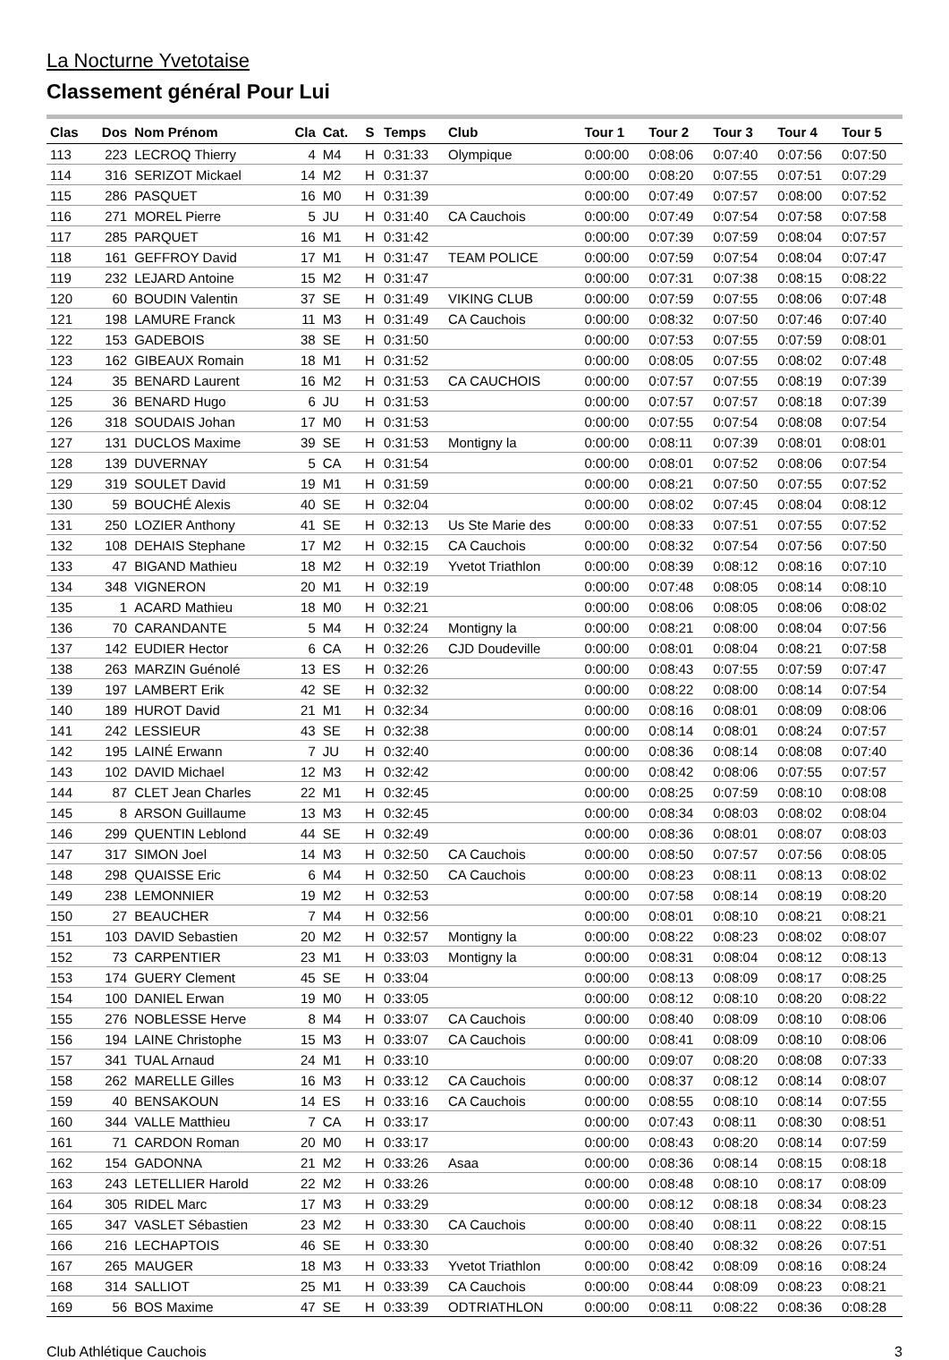La Nocturne Yvetotaise
Classement général Pour Lui
| Clas | Dos | Nom Prénom | Cla | Cat. | S | Temps | Club | Tour 1 | Tour 2 | Tour 3 | Tour 4 | Tour 5 |
| --- | --- | --- | --- | --- | --- | --- | --- | --- | --- | --- | --- | --- |
| 113 | 223 | LECROQ Thierry | 4 | M4 | H | 0:31:33 | Olympique | 0:00:00 | 0:08:06 | 0:07:40 | 0:07:56 | 0:07:50 |
| 114 | 316 | SERIZOT Mickael | 14 | M2 | H | 0:31:37 | | 0:00:00 | 0:08:20 | 0:07:55 | 0:07:51 | 0:07:29 |
| 115 | 286 | PASQUET | 16 | M0 | H | 0:31:39 | | 0:00:00 | 0:07:49 | 0:07:57 | 0:08:00 | 0:07:52 |
| 116 | 271 | MOREL Pierre | 5 | JU | H | 0:31:40 | CA Cauchois | 0:00:00 | 0:07:49 | 0:07:54 | 0:07:58 | 0:07:58 |
| 117 | 285 | PARQUET | 16 | M1 | H | 0:31:42 | | 0:00:00 | 0:07:39 | 0:07:59 | 0:08:04 | 0:07:57 |
| 118 | 161 | GEFFROY David | 17 | M1 | H | 0:31:47 | TEAM POLICE | 0:00:00 | 0:07:59 | 0:07:54 | 0:08:04 | 0:07:47 |
| 119 | 232 | LEJARD Antoine | 15 | M2 | H | 0:31:47 | | 0:00:00 | 0:07:31 | 0:07:38 | 0:08:15 | 0:08:22 |
| 120 | 60 | BOUDIN Valentin | 37 | SE | H | 0:31:49 | VIKING CLUB | 0:00:00 | 0:07:59 | 0:07:55 | 0:08:06 | 0:07:48 |
| 121 | 198 | LAMURE Franck | 11 | M3 | H | 0:31:49 | CA Cauchois | 0:00:00 | 0:08:32 | 0:07:50 | 0:07:46 | 0:07:40 |
| 122 | 153 | GADEBOIS | 38 | SE | H | 0:31:50 | | 0:00:00 | 0:07:53 | 0:07:55 | 0:07:59 | 0:08:01 |
| 123 | 162 | GIBEAUX Romain | 18 | M1 | H | 0:31:52 | | 0:00:00 | 0:08:05 | 0:07:55 | 0:08:02 | 0:07:48 |
| 124 | 35 | BENARD Laurent | 16 | M2 | H | 0:31:53 | CA CAUCHOIS | 0:00:00 | 0:07:57 | 0:07:55 | 0:08:19 | 0:07:39 |
| 125 | 36 | BENARD Hugo | 6 | JU | H | 0:31:53 | | 0:00:00 | 0:07:57 | 0:07:57 | 0:08:18 | 0:07:39 |
| 126 | 318 | SOUDAIS Johan | 17 | M0 | H | 0:31:53 | | 0:00:00 | 0:07:55 | 0:07:54 | 0:08:08 | 0:07:54 |
| 127 | 131 | DUCLOS Maxime | 39 | SE | H | 0:31:53 | Montigny la | 0:00:00 | 0:08:11 | 0:07:39 | 0:08:01 | 0:08:01 |
| 128 | 139 | DUVERNAY | 5 | CA | H | 0:31:54 | | 0:00:00 | 0:08:01 | 0:07:52 | 0:08:06 | 0:07:54 |
| 129 | 319 | SOULET David | 19 | M1 | H | 0:31:59 | | 0:00:00 | 0:08:21 | 0:07:50 | 0:07:55 | 0:07:52 |
| 130 | 59 | BOUCHÉ Alexis | 40 | SE | H | 0:32:04 | | 0:00:00 | 0:08:02 | 0:07:45 | 0:08:04 | 0:08:12 |
| 131 | 250 | LOZIER Anthony | 41 | SE | H | 0:32:13 | Us Ste Marie des | 0:00:00 | 0:08:33 | 0:07:51 | 0:07:55 | 0:07:52 |
| 132 | 108 | DEHAIS Stephane | 17 | M2 | H | 0:32:15 | CA Cauchois | 0:00:00 | 0:08:32 | 0:07:54 | 0:07:56 | 0:07:50 |
| 133 | 47 | BIGAND Mathieu | 18 | M2 | H | 0:32:19 | Yvetot Triathlon | 0:00:00 | 0:08:39 | 0:08:12 | 0:08:16 | 0:07:10 |
| 134 | 348 | VIGNERON | 20 | M1 | H | 0:32:19 | | 0:00:00 | 0:07:48 | 0:08:05 | 0:08:14 | 0:08:10 |
| 135 | 1 | ACARD Mathieu | 18 | M0 | H | 0:32:21 | | 0:00:00 | 0:08:06 | 0:08:05 | 0:08:06 | 0:08:02 |
| 136 | 70 | CARANDANTE | 5 | M4 | H | 0:32:24 | Montigny la | 0:00:00 | 0:08:21 | 0:08:00 | 0:08:04 | 0:07:56 |
| 137 | 142 | EUDIER Hector | 6 | CA | H | 0:32:26 | CJD Doudeville | 0:00:00 | 0:08:01 | 0:08:04 | 0:08:21 | 0:07:58 |
| 138 | 263 | MARZIN Guénolé | 13 | ES | H | 0:32:26 | | 0:00:00 | 0:08:43 | 0:07:55 | 0:07:59 | 0:07:47 |
| 139 | 197 | LAMBERT Erik | 42 | SE | H | 0:32:32 | | 0:00:00 | 0:08:22 | 0:08:00 | 0:08:14 | 0:07:54 |
| 140 | 189 | HUROT David | 21 | M1 | H | 0:32:34 | | 0:00:00 | 0:08:16 | 0:08:01 | 0:08:09 | 0:08:06 |
| 141 | 242 | LESSIEUR | 43 | SE | H | 0:32:38 | | 0:00:00 | 0:08:14 | 0:08:01 | 0:08:24 | 0:07:57 |
| 142 | 195 | LAINÉ Erwann | 7 | JU | H | 0:32:40 | | 0:00:00 | 0:08:36 | 0:08:14 | 0:08:08 | 0:07:40 |
| 143 | 102 | DAVID Michael | 12 | M3 | H | 0:32:42 | | 0:00:00 | 0:08:42 | 0:08:06 | 0:07:55 | 0:07:57 |
| 144 | 87 | CLET Jean Charles | 22 | M1 | H | 0:32:45 | | 0:00:00 | 0:08:25 | 0:07:59 | 0:08:10 | 0:08:08 |
| 145 | 8 | ARSON Guillaume | 13 | M3 | H | 0:32:45 | | 0:00:00 | 0:08:34 | 0:08:03 | 0:08:02 | 0:08:04 |
| 146 | 299 | QUENTIN Leblond | 44 | SE | H | 0:32:49 | | 0:00:00 | 0:08:36 | 0:08:01 | 0:08:07 | 0:08:03 |
| 147 | 317 | SIMON Joel | 14 | M3 | H | 0:32:50 | CA Cauchois | 0:00:00 | 0:08:50 | 0:07:57 | 0:07:56 | 0:08:05 |
| 148 | 298 | QUAISSE Eric | 6 | M4 | H | 0:32:50 | CA Cauchois | 0:00:00 | 0:08:23 | 0:08:11 | 0:08:13 | 0:08:02 |
| 149 | 238 | LEMONNIER | 19 | M2 | H | 0:32:53 | | 0:00:00 | 0:07:58 | 0:08:14 | 0:08:19 | 0:08:20 |
| 150 | 27 | BEAUCHER | 7 | M4 | H | 0:32:56 | | 0:00:00 | 0:08:01 | 0:08:10 | 0:08:21 | 0:08:21 |
| 151 | 103 | DAVID Sebastien | 20 | M2 | H | 0:32:57 | Montigny la | 0:00:00 | 0:08:22 | 0:08:23 | 0:08:02 | 0:08:07 |
| 152 | 73 | CARPENTIER | 23 | M1 | H | 0:33:03 | Montigny la | 0:00:00 | 0:08:31 | 0:08:04 | 0:08:12 | 0:08:13 |
| 153 | 174 | GUERY Clement | 45 | SE | H | 0:33:04 | | 0:00:00 | 0:08:13 | 0:08:09 | 0:08:17 | 0:08:25 |
| 154 | 100 | DANIEL Erwan | 19 | M0 | H | 0:33:05 | | 0:00:00 | 0:08:12 | 0:08:10 | 0:08:20 | 0:08:22 |
| 155 | 276 | NOBLESSE Herve | 8 | M4 | H | 0:33:07 | CA Cauchois | 0:00:00 | 0:08:40 | 0:08:09 | 0:08:10 | 0:08:06 |
| 156 | 194 | LAINE Christophe | 15 | M3 | H | 0:33:07 | CA Cauchois | 0:00:00 | 0:08:41 | 0:08:09 | 0:08:10 | 0:08:06 |
| 157 | 341 | TUAL Arnaud | 24 | M1 | H | 0:33:10 | | 0:00:00 | 0:09:07 | 0:08:20 | 0:08:08 | 0:07:33 |
| 158 | 262 | MARELLE Gilles | 16 | M3 | H | 0:33:12 | CA Cauchois | 0:00:00 | 0:08:37 | 0:08:12 | 0:08:14 | 0:08:07 |
| 159 | 40 | BENSAKOUN | 14 | ES | H | 0:33:16 | CA Cauchois | 0:00:00 | 0:08:55 | 0:08:10 | 0:08:14 | 0:07:55 |
| 160 | 344 | VALLE Matthieu | 7 | CA | H | 0:33:17 | | 0:00:00 | 0:07:43 | 0:08:11 | 0:08:30 | 0:08:51 |
| 161 | 71 | CARDON Roman | 20 | M0 | H | 0:33:17 | | 0:00:00 | 0:08:43 | 0:08:20 | 0:08:14 | 0:07:59 |
| 162 | 154 | GADONNA | 21 | M2 | H | 0:33:26 | Asaa | 0:00:00 | 0:08:36 | 0:08:14 | 0:08:15 | 0:08:18 |
| 163 | 243 | LETELLIER Harold | 22 | M2 | H | 0:33:26 | | 0:00:00 | 0:08:48 | 0:08:10 | 0:08:17 | 0:08:09 |
| 164 | 305 | RIDEL Marc | 17 | M3 | H | 0:33:29 | | 0:00:00 | 0:08:12 | 0:08:18 | 0:08:34 | 0:08:23 |
| 165 | 347 | VASLET Sébastien | 23 | M2 | H | 0:33:30 | CA Cauchois | 0:00:00 | 0:08:40 | 0:08:11 | 0:08:22 | 0:08:15 |
| 166 | 216 | LECHAPTOIS | 46 | SE | H | 0:33:30 | | 0:00:00 | 0:08:40 | 0:08:32 | 0:08:26 | 0:07:51 |
| 167 | 265 | MAUGER | 18 | M3 | H | 0:33:33 | Yvetot Triathlon | 0:00:00 | 0:08:42 | 0:08:09 | 0:08:16 | 0:08:24 |
| 168 | 314 | SALLIOT | 25 | M1 | H | 0:33:39 | CA Cauchois | 0:00:00 | 0:08:44 | 0:08:09 | 0:08:23 | 0:08:21 |
| 169 | 56 | BOS Maxime | 47 | SE | H | 0:33:39 | ODTRIATHLON | 0:00:00 | 0:08:11 | 0:08:22 | 0:08:36 | 0:08:28 |
Club Athlétique Cauchois 3